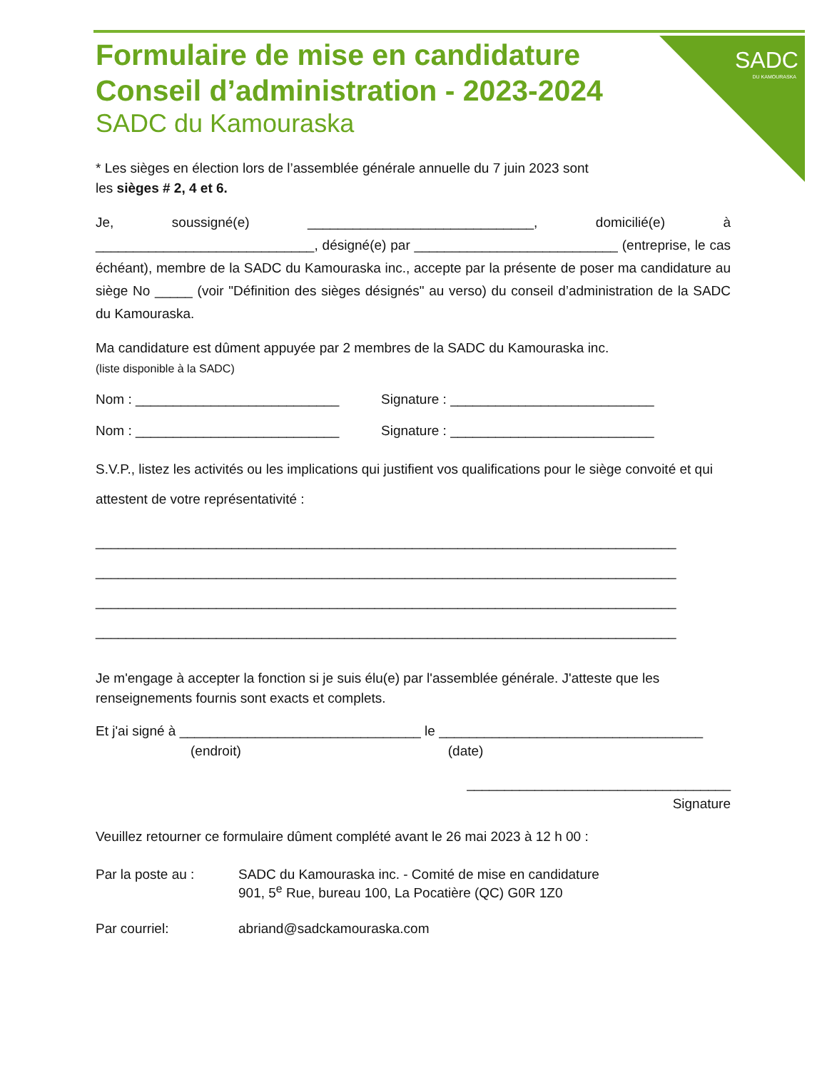SADC
DU KAMOURASKA
Formulaire de mise en candidature
Conseil d’administration - 2023-2024
SADC du Kamouraska
* Les sièges en élection lors de l’assemblée générale annuelle du 7 juin 2023 sont
les sièges # 2, 4 et 6.
Je, soussigné(e) ______________________________, domicilié(e) à _____________________________, désigné(e) par ___________________________ (entreprise, le cas échéant), membre de la SADC du Kamouraska inc., accepte par la présente de poser ma candidature au siège No _____ (voir "Définition des sièges désignés" au verso) du conseil d’administration de la SADC du Kamouraska.
Ma candidature est dûment appuyée par 2 membres de la SADC du Kamouraska inc.
(liste disponible à la SADC)
Nom : ___________________________ Signature : ___________________________
Nom : ___________________________ Signature : ___________________________
S.V.P., listez les activités ou les implications qui justifient vos qualifications pour le siège convoité et qui attestent de votre représentativité :
_____________________________________________________________________________
_____________________________________________________________________________
_____________________________________________________________________________
_____________________________________________________________________________
Je m'engage à accepter la fonction si je suis élu(e) par l'assemblée générale. J'atteste que les renseignements fournis sont exacts et complets.
Et j'ai signé à ________________________________ le ___________________________________
(endroit) (date)
___________________________________
Signature
Veuillez retourner ce formulaire dûment complété avant le 26 mai 2023 à 12 h 00 :
Par la poste au : SADC du Kamouraska inc. - Comité de mise en candidature
901, 5<sup>e</sup> Rue, bureau 100, La Pocatière (QC) G0R 1Z0
Par courriel: abriand@sadckamouraska.com